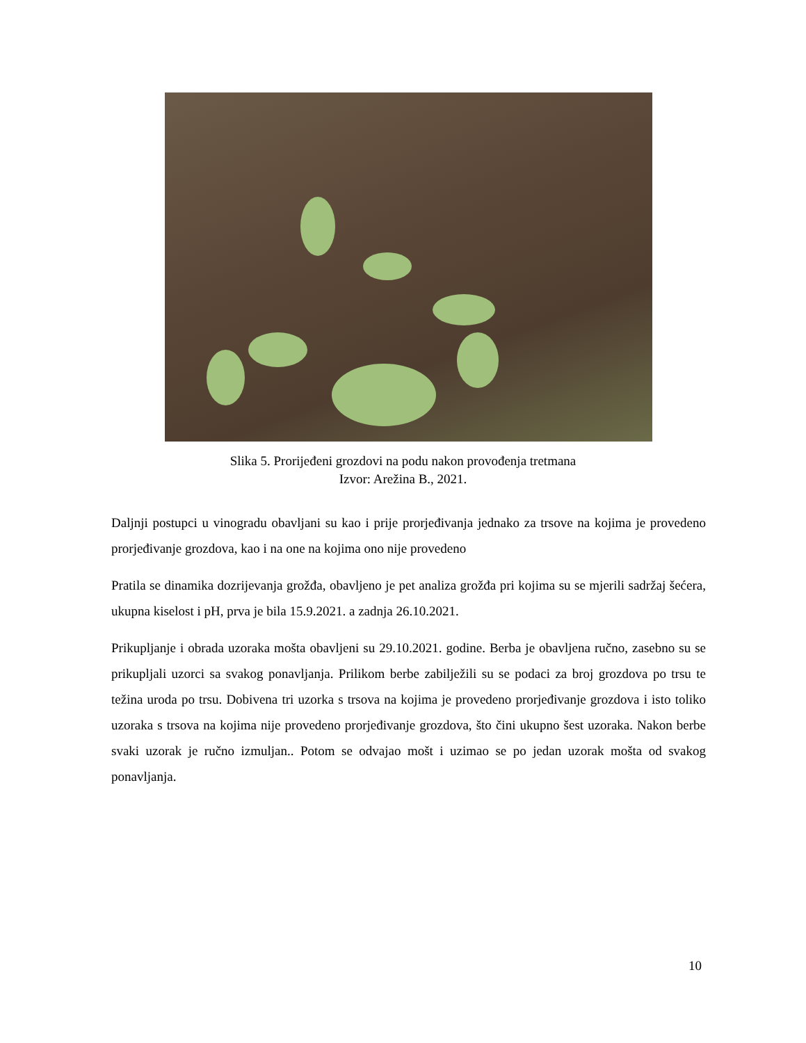Slika 5. Prorijeđeni grozdovi na podu nakon provođenja tretmana
Izvor: Arežina B., 2021.
Daljnji postupci u vinogradu obavljani su kao i prije prorjeđivanja jednako za trsove na kojima je provedeno prorjeđivanje grozdova, kao i na one na kojima ono nije provedeno
Pratila se dinamika dozrijevanja grožđa, obavljeno je pet analiza grožđa pri kojima su se mjerili sadržaj šećera, ukupna kiselost i pH, prva je bila 15.9.2021. a zadnja 26.10.2021.
Prikupljanje i obrada uzoraka mošta obavljeni su 29.10.2021. godine. Berba je obavljena ručno, zasebno su se prikupljali uzorci sa svakog ponavljanja. Prilikom berbe zabilježili su se podaci za broj grozdova po trsu te težina uroda po trsu. Dobivena tri uzorka s trsova na kojima je provedeno prorjeđivanje grozdova i isto toliko uzoraka s trsova na kojima nije provedeno prorjeđivanje grozdova, što čini ukupno šest uzoraka. Nakon berbe svaki uzorak je ručno izmuljan.. Potom se odvajao mošt i uzimao se po jedan uzorak mošta od svakog ponavljanja.
10